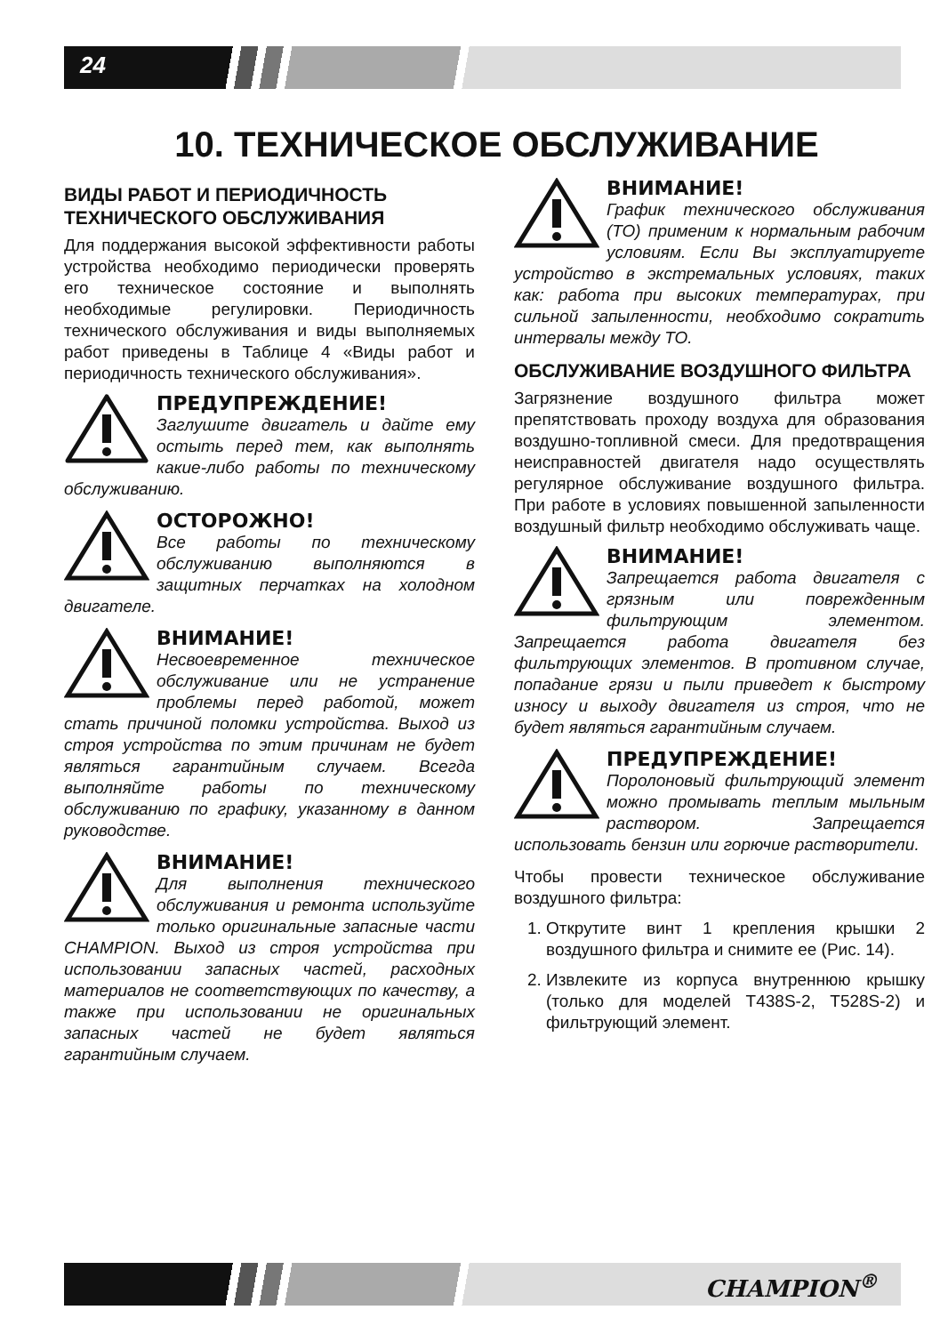24
10. ТЕХНИЧЕСКОЕ ОБСЛУЖИВАНИЕ
ВИДЫ РАБОТ И ПЕРИОДИЧНОСТЬ ТЕХНИЧЕСКОГО ОБСЛУЖИВАНИЯ
Для поддержания высокой эффективности работы устройства необходимо периодически проверять его техническое состояние и выполнять необходимые регулировки. Периодичность технического обслуживания и виды выполняемых работ приведены в Таблице 4 «Виды работ и периодичность технического обслуживания».
ПРЕДУПРЕЖДЕНИЕ!
Заглушите двигатель и дайте ему остыть перед тем, как выполнять какие-либо работы по техническому обслуживанию.
ОСТОРОЖНО!
Все работы по техническому обслуживанию выполняются в защитных перчатках на холодном двигателе.
ВНИМАНИЕ!
Несвоевременное техническое обслуживание или не устранение проблемы перед работой, может стать причиной поломки устройства. Выход из строя устройства по этим причинам не будет являться гарантийным случаем. Всегда выполняйте работы по техническому обслуживанию по графику, указанному в данном руководстве.
ВНИМАНИЕ!
Для выполнения технического обслуживания и ремонта используйте только оригинальные запасные части CHAMPION. Выход из строя устройства при использовании запасных частей, расходных материалов не соответствующих по качеству, а также при использовании не оригинальных запасных частей не будет являться гарантийным случаем.
ВНИМАНИЕ!
График технического обслуживания (ТО) применим к нормальным рабочим условиям. Если Вы эксплуатируете устройство в экстремальных условиях, таких как: работа при высоких температурах, при сильной запыленности, необходимо сократить интервалы между ТО.
ОБСЛУЖИВАНИЕ ВОЗДУШНОГО ФИЛЬТРА
Загрязнение воздушного фильтра может препятствовать проходу воздуха для образования воздушно-топливной смеси. Для предотвращения неисправностей двигателя надо осуществлять регулярное обслуживание воздушного фильтра. При работе в условиях повышенной запыленности воздушный фильтр необходимо обслуживать чаще.
ВНИМАНИЕ!
Запрещается работа двигателя с грязным или поврежденным фильтрующим элементом. Запрещается работа двигателя без фильтрующих элементов. В противном случае, попадание грязи и пыли приведет к быстрому износу и выходу двигателя из строя, что не будет являться гарантийным случаем.
ПРЕДУПРЕЖДЕНИЕ!
Поролоновый фильтрующий элемент можно промывать теплым мыльным раствором. Запрещается использовать бензин или горючие растворители.
Чтобы провести техническое обслуживание воздушного фильтра:
1. Открутите винт 1 крепления крышки 2 воздушного фильтра и снимите ее (Рис. 14).
2. Извлеките из корпуса внутреннюю крышку (только для моделей T438S-2, T528S-2) и фильтрующий элемент.
CHAMPION<sup>®</sup>